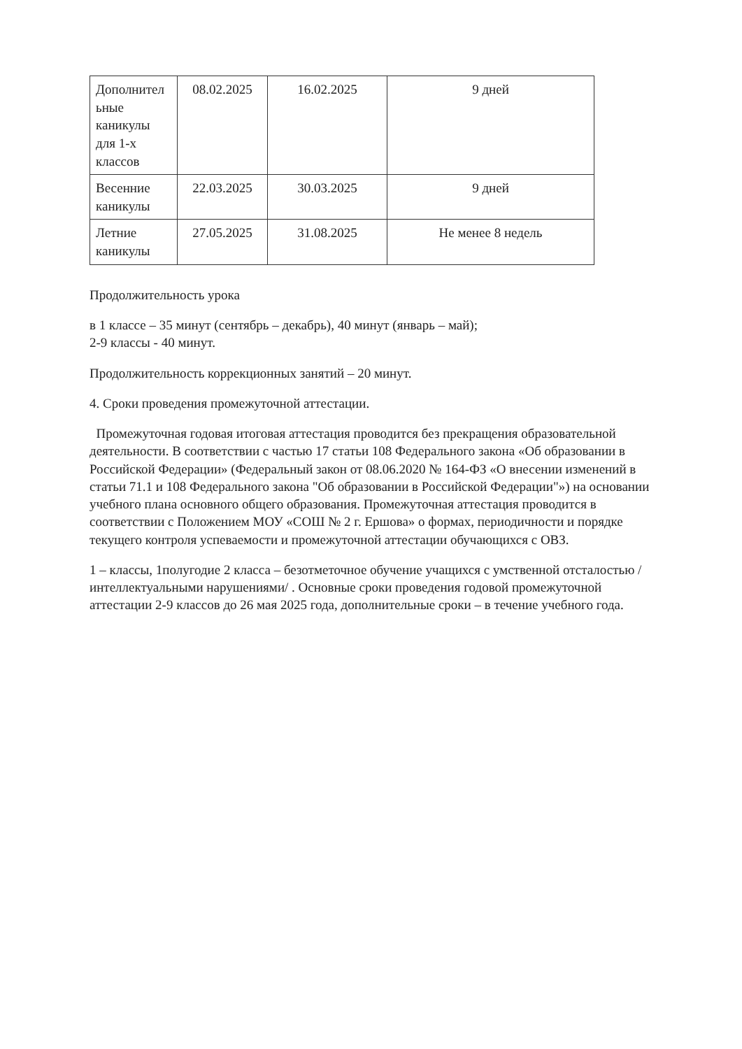| Дополнител ьные каникулы для 1-х классов | 08.02.2025 | 16.02.2025 | 9 дней |
| Весенние каникулы | 22.03.2025 | 30.03.2025 | 9 дней |
| Летние каникулы | 27.05.2025 | 31.08.2025 | Не менее 8 недель |
Продолжительность урока
в 1 классе – 35 минут (сентябрь – декабрь), 40 минут (январь – май);
2-9 классы - 40 минут.
Продолжительность коррекционных занятий – 20 минут.
4. Сроки проведения промежуточной аттестации.
Промежуточная годовая итоговая аттестация проводится без прекращения образовательной деятельности. В соответствии с частью 17 статьи 108 Федерального закона «Об образовании в Российской Федерации» (Федеральный закон от 08.06.2020 № 164-ФЗ «О внесении изменений в статьи 71.1 и 108 Федерального закона "Об образовании в Российской Федерации"») на основании учебного плана основного общего образования. Промежуточная аттестация проводится в соответствии с Положением МОУ «СОШ № 2 г. Ершова» о формах, периодичности и порядке текущего контроля успеваемости и промежуточной аттестации обучающихся с ОВЗ.
1 – классы, 1полугодие 2 класса – безотметочное обучение учащихся с умственной отсталостью /интеллектуальными нарушениями/ . Основные сроки проведения годовой промежуточной аттестации 2-9 классов до 26 мая 2025 года, дополнительные сроки – в течение учебного года.